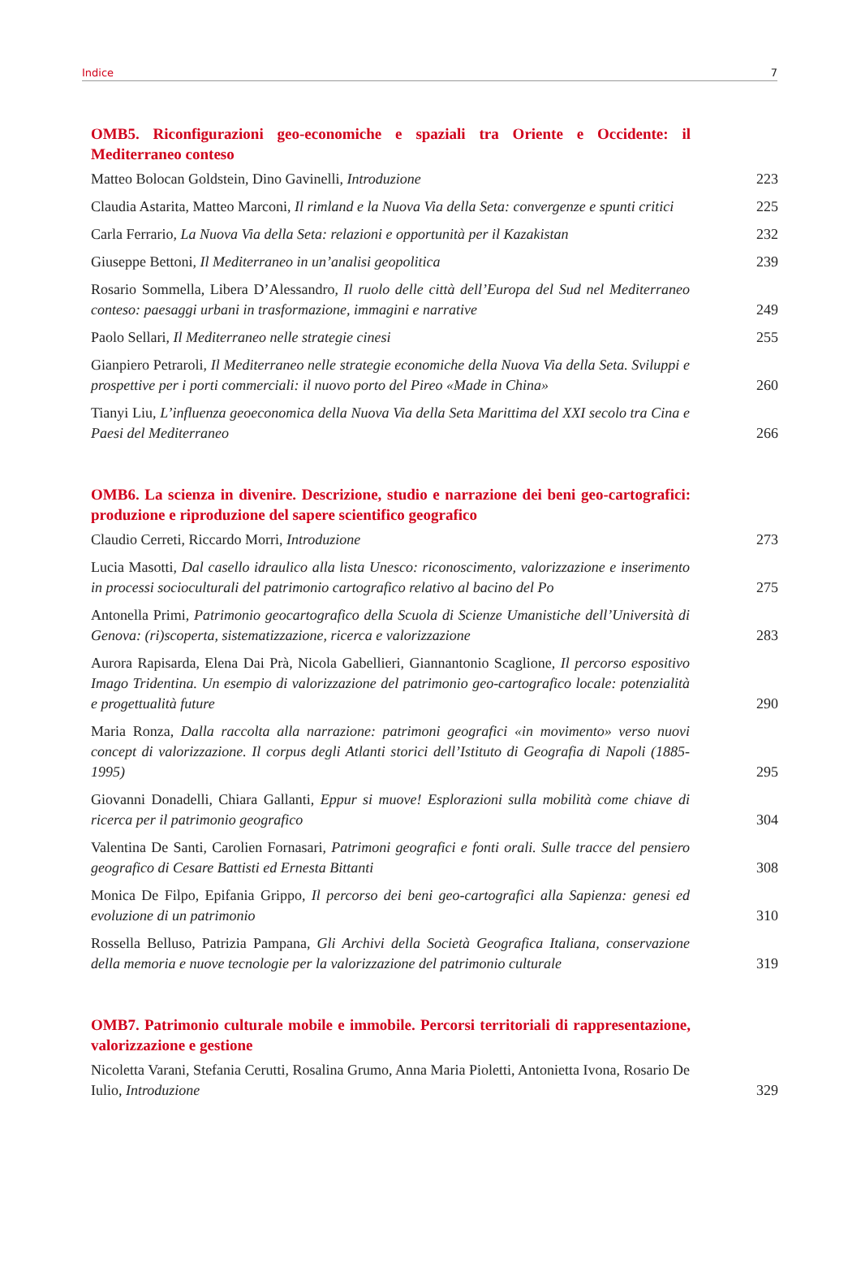Indice 7
OMB5. Riconfigurazioni geo-economiche e spaziali tra Oriente e Occidente: il Mediterraneo conteso
Matteo Bolocan Goldstein, Dino Gavinelli, Introduzione
223
Claudia Astarita, Matteo Marconi, Il rimland e la Nuova Via della Seta: convergenze e spunti critici
225
Carla Ferrario, La Nuova Via della Seta: relazioni e opportunità per il Kazakistan
232
Giuseppe Bettoni, Il Mediterraneo in un’analisi geopolitica
239
Rosario Sommella, Libera D’Alessandro, Il ruolo delle città dell’Europa del Sud nel Mediterraneo conteso: paesaggi urbani in trasformazione, immagini e narrative
249
Paolo Sellari, Il Mediterraneo nelle strategie cinesi
255
Gianpiero Petraroli, Il Mediterraneo nelle strategie economiche della Nuova Via della Seta. Sviluppi e prospettive per i porti commerciali: il nuovo porto del Pireo «Made in China»
260
Tianyi Liu, L’influenza geoeconomica della Nuova Via della Seta Marittima del XXI secolo tra Cina e Paesi del Mediterraneo
266
OMB6. La scienza in divenire. Descrizione, studio e narrazione dei beni geo-cartografici: produzione e riproduzione del sapere scientifico geografico
Claudio Cerreti, Riccardo Morri, Introduzione
273
Lucia Masotti, Dal casello idraulico alla lista Unesco: riconoscimento, valorizzazione e inserimento in processi socioculturali del patrimonio cartografico relativo al bacino del Po
275
Antonella Primi, Patrimonio geocartografico della Scuola di Scienze Umanistiche dell’Università di Genova: (ri)scoperta, sistematizzazione, ricerca e valorizzazione
283
Aurora Rapisarda, Elena Dai Prà, Nicola Gabellieri, Giannantonio Scaglione, Il percorso espositivo Imago Tridentina. Un esempio di valorizzazione del patrimonio geo-cartografico locale: potenzialità e progettualità future
290
Maria Ronza, Dalla raccolta alla narrazione: patrimoni geografici «in movimento» verso nuovi concept di valorizzazione. Il corpus degli Atlanti storici dell’Istituto di Geografia di Napoli (1885-1995)
295
Giovanni Donadelli, Chiara Gallanti, Eppur si muove! Esplorazioni sulla mobilità come chiave di ricerca per il patrimonio geografico
304
Valentina De Santi, Carolien Fornasari, Patrimoni geografici e fonti orali. Sulle tracce del pensiero geografico di Cesare Battisti ed Ernesta Bittanti
308
Monica De Filpo, Epifania Grippo, Il percorso dei beni geo-cartografici alla Sapienza: genesi ed evoluzione di un patrimonio
310
Rossella Belluso, Patrizia Pampana, Gli Archivi della Società Geografica Italiana, conservazione della memoria e nuove tecnologie per la valorizzazione del patrimonio culturale
319
OMB7. Patrimonio culturale mobile e immobile. Percorsi territoriali di rappresentazione, valorizzazione e gestione
Nicoletta Varani, Stefania Cerutti, Rosalina Grumo, Anna Maria Pioletti, Antonietta Ivona, Rosario De Iulio, Introduzione
329